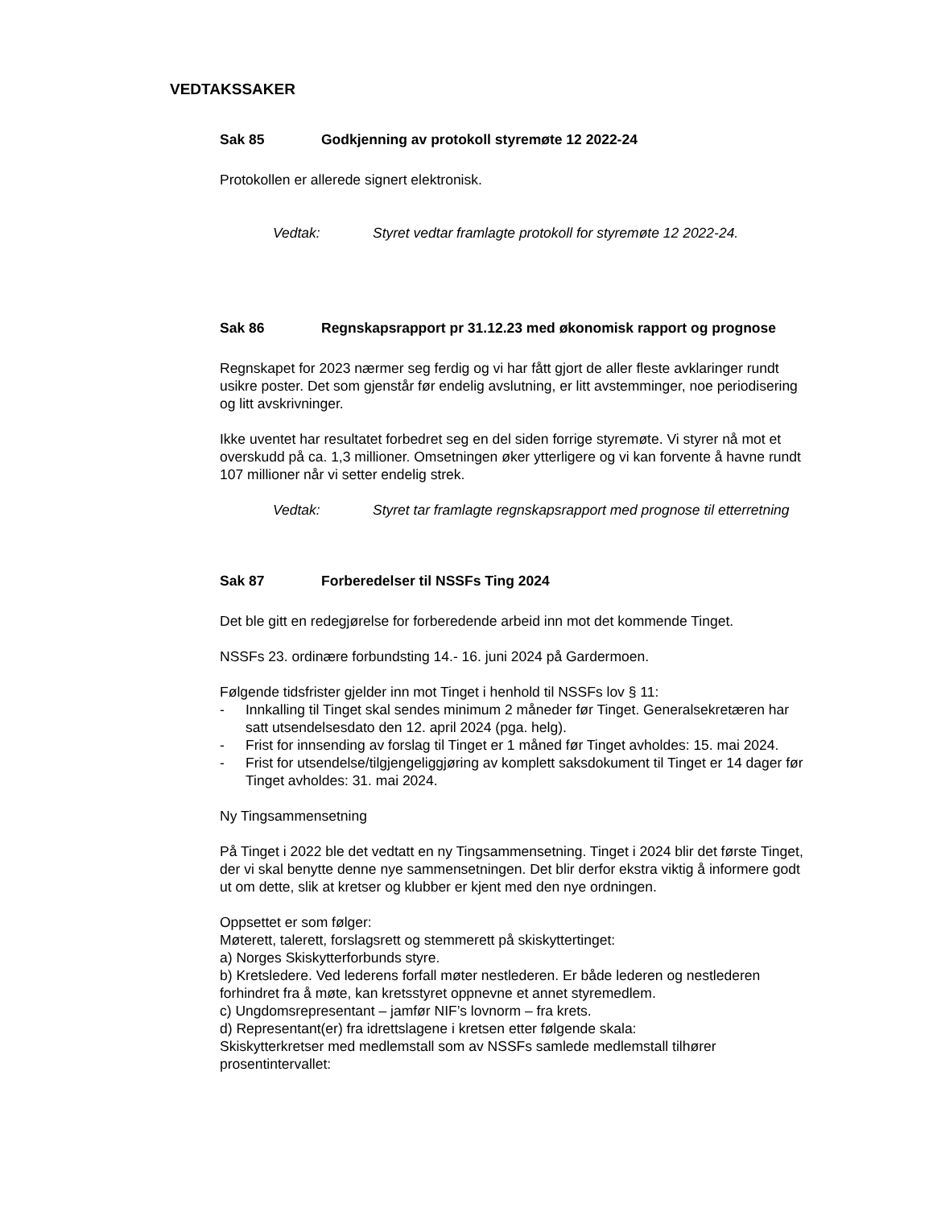VEDTAKSSAKER
Sak 85 Godkjenning av protokoll styremøte 12 2022-24
Protokollen er allerede signert elektronisk.
Vedtak: Styret vedtar framlagte protokoll for styremøte 12 2022-24.
Sak 86 Regnskapsrapport pr 31.12.23 med økonomisk rapport og prognose
Regnskapet for 2023 nærmer seg ferdig og vi har fått gjort de aller fleste avklaringer rundt usikre poster. Det som gjenstår før endelig avslutning, er litt avstemminger, noe periodisering og litt avskrivninger.
Ikke uventet har resultatet forbedret seg en del siden forrige styremøte. Vi styrer nå mot et overskudd på ca. 1,3 millioner. Omsetningen øker ytterligere og vi kan forvente å havne rundt 107 millioner når vi setter endelig strek.
Vedtak: Styret tar framlagte regnskapsrapport med prognose til etterretning
Sak 87 Forberedelser til NSSFs Ting 2024
Det ble gitt en redegjørelse for forberedende arbeid inn mot det kommende Tinget.
NSSFs 23. ordinære forbundsting 14.- 16. juni 2024 på Gardermoen.
Følgende tidsfrister gjelder inn mot Tinget i henhold til NSSFs lov § 11:
- Innkalling til Tinget skal sendes minimum 2 måneder før Tinget. Generalsekretæren har satt utsendelsesdato den 12. april 2024 (pga. helg).
- Frist for innsending av forslag til Tinget er 1 måned før Tinget avholdes: 15. mai 2024.
- Frist for utsendelse/tilgjengeliggjøring av komplett saksdokument til Tinget er 14 dager før Tinget avholdes: 31. mai 2024.
Ny Tingsammensetning
På Tinget i 2022 ble det vedtatt en ny Tingsammensetning. Tinget i 2024 blir det første Tinget, der vi skal benytte denne nye sammensetningen. Det blir derfor ekstra viktig å informere godt ut om dette, slik at kretser og klubber er kjent med den nye ordningen.
Oppsettet er som følger:
Møterett, talerett, forslagsrett og stemmerett på skiskyttertinget:
a) Norges Skiskytterforbunds styre.
b) Kretsledere. Ved lederens forfall møter nestlederen. Er både lederen og nestlederen forhindret fra å møte, kan kretsstyret oppnevne et annet styremedlem.
c) Ungdomsrepresentant – jamfør NIF’s lovnorm – fra krets.
d) Representant(er) fra idrettslagene i kretsen etter følgende skala:
Skiskytterkretser med medlemstall som av NSSFs samlede medlemstall tilhører prosentintervallet: